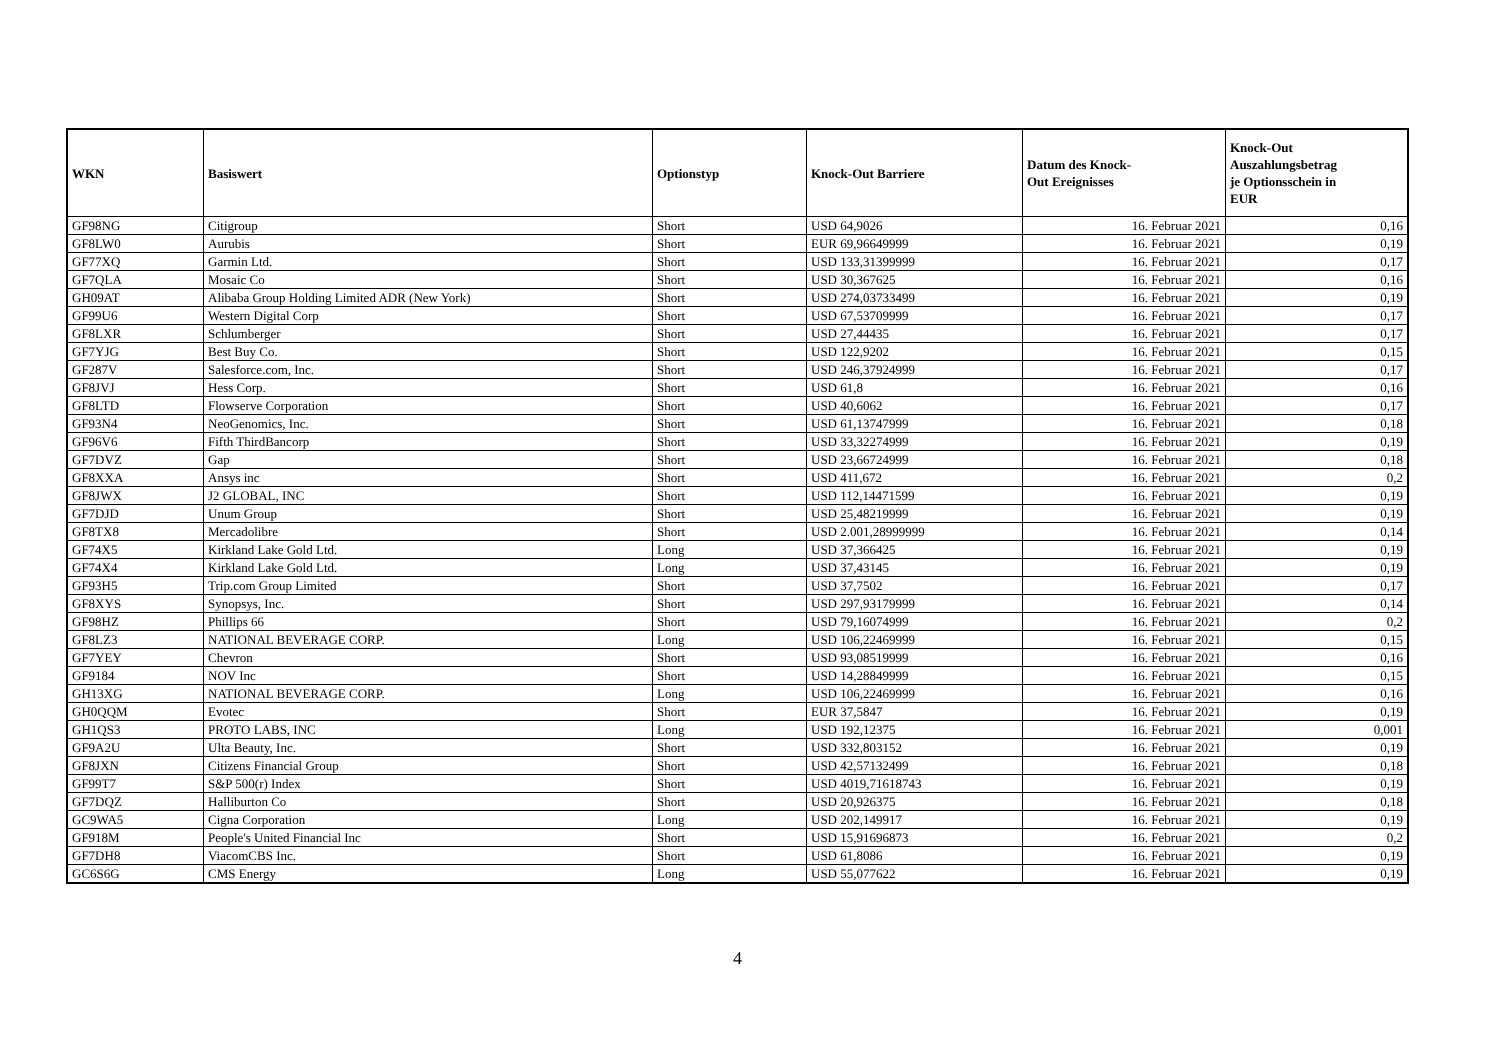| WKN | Basiswert | Optionstyp | Knock-Out Barriere | Datum des Knock- Out Ereignisses | Knock-Out Auszahlungsbetrag je Optionsschein in EUR |
| --- | --- | --- | --- | --- | --- |
| GF98NG | Citigroup | Short | USD 64,9026 | 16. Februar 2021 | 0,16 |
| GF8LW0 | Aurubis | Short | EUR 69,96649999 | 16. Februar 2021 | 0,19 |
| GF77XQ | Garmin Ltd. | Short | USD 133,31399999 | 16. Februar 2021 | 0,17 |
| GF7QLA | Mosaic Co | Short | USD 30,367625 | 16. Februar 2021 | 0,16 |
| GH09AT | Alibaba Group Holding Limited ADR (New York) | Short | USD 274,03733499 | 16. Februar 2021 | 0,19 |
| GF99U6 | Western Digital Corp | Short | USD 67,53709999 | 16. Februar 2021 | 0,17 |
| GF8LXR | Schlumberger | Short | USD 27,44435 | 16. Februar 2021 | 0,17 |
| GF7YJG | Best Buy Co. | Short | USD 122,9202 | 16. Februar 2021 | 0,15 |
| GF287V | Salesforce.com, Inc. | Short | USD 246,37924999 | 16. Februar 2021 | 0,17 |
| GF8JVJ | Hess Corp. | Short | USD 61,8 | 16. Februar 2021 | 0,16 |
| GF8LTD | Flowserve Corporation | Short | USD 40,6062 | 16. Februar 2021 | 0,17 |
| GF93N4 | NeoGenomics, Inc. | Short | USD 61,13747999 | 16. Februar 2021 | 0,18 |
| GF96V6 | Fifth ThirdBancorp | Short | USD 33,32274999 | 16. Februar 2021 | 0,19 |
| GF7DVZ | Gap | Short | USD 23,66724999 | 16. Februar 2021 | 0,18 |
| GF8XXA | Ansys inc | Short | USD 411,672 | 16. Februar 2021 | 0,2 |
| GF8JWX | J2 GLOBAL, INC | Short | USD 112,14471599 | 16. Februar 2021 | 0,19 |
| GF7DJD | Unum Group | Short | USD 25,48219999 | 16. Februar 2021 | 0,19 |
| GF8TX8 | Mercadolibre | Short | USD 2.001,28999999 | 16. Februar 2021 | 0,14 |
| GF74X5 | Kirkland Lake Gold Ltd. | Long | USD 37,366425 | 16. Februar 2021 | 0,19 |
| GF74X4 | Kirkland Lake Gold Ltd. | Long | USD 37,43145 | 16. Februar 2021 | 0,19 |
| GF93H5 | Trip.com Group Limited | Short | USD 37,7502 | 16. Februar 2021 | 0,17 |
| GF8XYS | Synopsys, Inc. | Short | USD 297,93179999 | 16. Februar 2021 | 0,14 |
| GF98HZ | Phillips 66 | Short | USD 79,16074999 | 16. Februar 2021 | 0,2 |
| GF8LZ3 | NATIONAL BEVERAGE CORP. | Long | USD 106,22469999 | 16. Februar 2021 | 0,15 |
| GF7YEY | Chevron | Short | USD 93,08519999 | 16. Februar 2021 | 0,16 |
| GF9184 | NOV Inc | Short | USD 14,28849999 | 16. Februar 2021 | 0,15 |
| GH13XG | NATIONAL BEVERAGE CORP. | Long | USD 106,22469999 | 16. Februar 2021 | 0,16 |
| GH0QQM | Evotec | Short | EUR 37,5847 | 16. Februar 2021 | 0,19 |
| GH1QS3 | PROTO LABS, INC | Long | USD 192,12375 | 16. Februar 2021 | 0,001 |
| GF9A2U | Ulta Beauty, Inc. | Short | USD 332,803152 | 16. Februar 2021 | 0,19 |
| GF8JXN | Citizens Financial Group | Short | USD 42,57132499 | 16. Februar 2021 | 0,18 |
| GF99T7 | S&P 500(r) Index | Short | USD 4019,71618743 | 16. Februar 2021 | 0,19 |
| GF7DQZ | Halliburton Co | Short | USD 20,926375 | 16. Februar 2021 | 0,18 |
| GC9WA5 | Cigna Corporation | Long | USD 202,149917 | 16. Februar 2021 | 0,19 |
| GF918M | People's United Financial Inc | Short | USD 15,91696873 | 16. Februar 2021 | 0,2 |
| GF7DH8 | ViacomCBS Inc. | Short | USD 61,8086 | 16. Februar 2021 | 0,19 |
| GC6S6G | CMS Energy | Long | USD 55,077622 | 16. Februar 2021 | 0,19 |
4